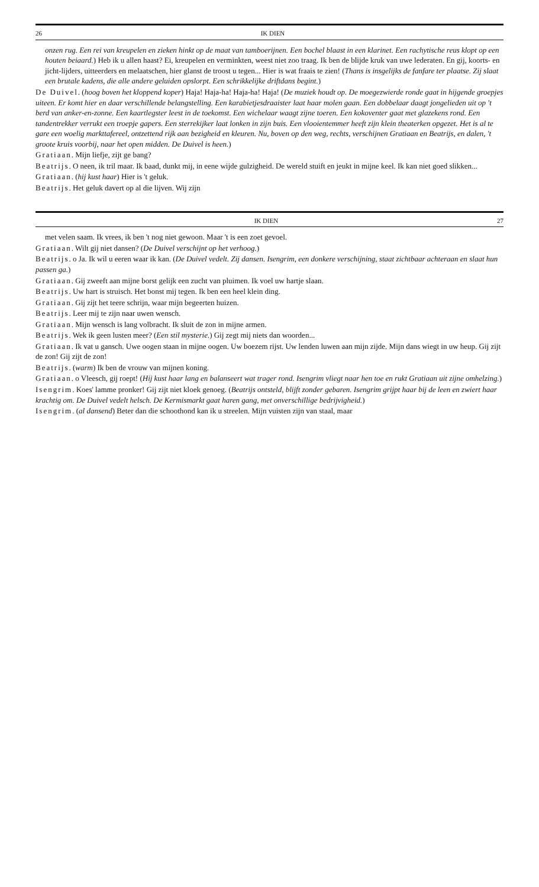26 IK DIEN
onzen rug. Een rei van kreupelen en zieken hinkt op de maat van tamboerijnen. Een bochel blaast in een klarinet. Een rachytische reus klopt op een houten beiaard.) Heb ik u allen haast? Ei, kreupelen en verminkten, weest niet zoo traag. Ik ben de blijde kruk van uwe lederaten. En gij, koorts- en jicht-lijders, uitteerders en melaatschen, hier glanst de troost u tegen... Hier is wat fraais te zien! (Thans is insgelijks de fanfare ter plaatse. Zij slaat een brutale kadens, die alle andere geluiden opslorpt. Een schrikkelijke driftdans begint.)
De Duivel. (hoog boven het kloppend koper) Haja! Haja-ha! Haja-ha! Haja! (De muziek houdt op. De moegezwierde ronde gaat in hijgende groepjes uiteen. Er komt hier en daar verschillende belangstelling. Een karabietjesdraaister laat haar molen gaan. Een dobbelaar daagt jongelieden uit op 't berd van anker-en-zonne. Een kaartlegster leest in de toekomst. Een wichelaar waagt zijne toeren. Een kokoventer gaat met glazekens rond. Een tandentrekker verrukt een troepje gapers. Een sterrekijker laat lonken in zijn buis. Een vlooientemmer heeft zijn klein theaterken opgezet. Het is al te gare een woelig markttafereel, ontzettend rijk aan bezigheid en kleuren. Nu, boven op den weg, rechts, verschijnen Gratiaan en Beatrijs, en dalen, 't groote kruis voorbij, naar het open midden. De Duivel is heen.)
Gratiaan. Mijn liefje, zijt ge bang?
Beatrijs. O neen, ik tril maar. Ik baad, dunkt mij, in eene wijde gulzigheid. De wereld stuift en jeukt in mijne keel. Ik kan niet goed slikken...
Gratiaan. (hij kust haar) Hier is 't geluk.
Beatrijs. Het geluk davert op al die lijven. Wij zijn
IK DIEN 27
met velen saam. Ik vrees, ik ben 't nog niet gewoon. Maar 't is een zoet gevoel.
Gratiaan. Wilt gij niet dansen? (De Duivel verschijnt op het verhoog.)
Beatrijs. o Ja. Ik wil u eeren waar ik kan. (De Duivel vedelt. Zij dansen. Isengrim, een donkere verschijning, staat zichtbaar achteraan en slaat hun passen ga.)
Gratiaan. Gij zweeft aan mijne borst gelijk een zucht van pluimen. Ik voel uw hartje slaan.
Beatrijs. Uw hart is struisch. Het bonst mij tegen. Ik ben een heel klein ding.
Gratiaan. Gij zijt het teere schrijn, waar mijn begeerten huizen.
Beatrijs. Leer mij te zijn naar uwen wensch.
Gratiaan. Mijn wensch is lang volbracht. Ik sluit de zon in mijne armen.
Beatrijs. Wek ik geen lusten meer? (Een stil mysterie.) Gij zegt mij niets dan woorden...
Gratiaan. Ik vat u gansch. Uwe oogen staan in mijne oogen. Uw boezem rijst. Uw lenden luwen aan mijn zijde. Mijn dans wiegt in uw heup. Gij zijt de zon! Gij zijt de zon!
Beatrijs. (warm) Ik ben de vrouw van mijnen koning.
Gratiaan. o Vleesch, gij roept! (Hij kust haar lang en balanseert wat trager rond. Isengrim vliegt naar hen toe en rukt Gratiaan uit zijne omhelzing.)
Isengrim. Koes' lamme pronker! Gij zijt niet kloek genoeg. (Beatrijs ontsteld, blijft zonder gebaren. Isengrim grijpt haar bij de leen en zwiert haar krachtig om. De Duivel vedelt helsch. De Kermismarkt gaat haren gang, met onverschillige bedrijvigheid.)
Isengrim. (al dansend) Beter dan die schoothond kan ik u streelen. Mijn vuisten zijn van staal, maar